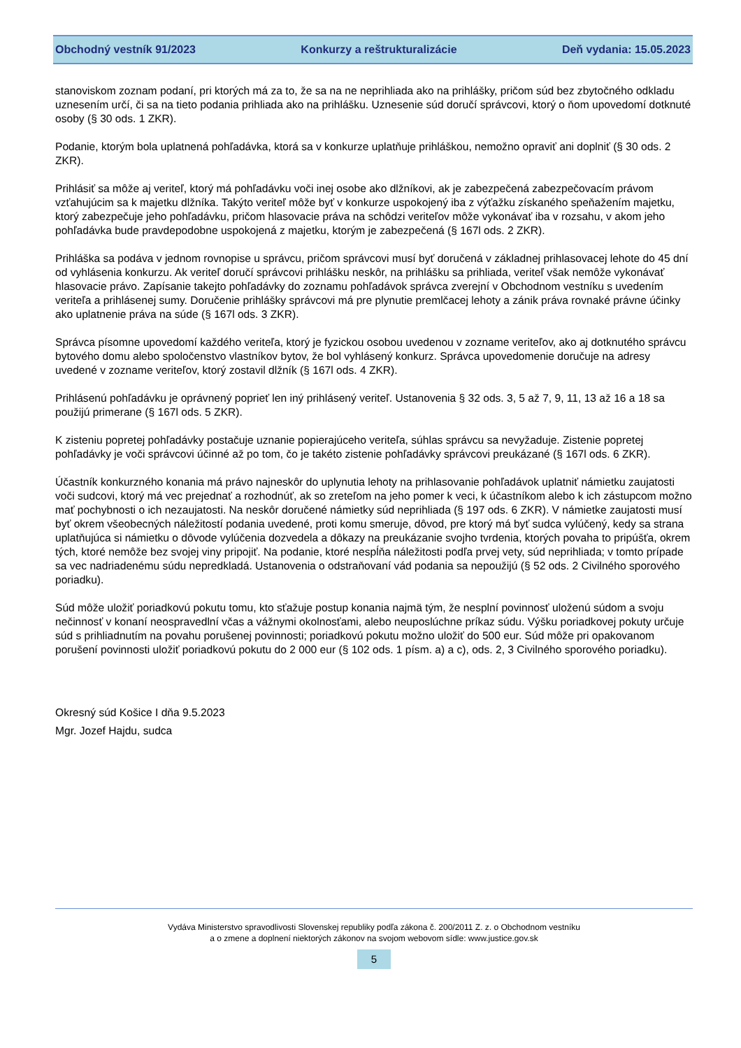Obchodný vestník 91/2023 Konkurzy a reštrukturalizácie Deň vydania: 15.05.2023
stanoviskom zoznam podaní, pri ktorých má za to, že sa na ne neprihliada ako na prihlášky, pričom súd bez zbytočného odkladu uznesením určí, či sa na tieto podania prihliada ako na prihlášku. Uznesenie súd doručí správcovi, ktorý o ňom upovedomí dotknuté osoby (§ 30 ods. 1 ZKR).
Podanie, ktorým bola uplatnená pohľadávka, ktorá sa v konkurze uplatňuje prihláškou, nemožno opraviť ani doplniť (§ 30 ods. 2 ZKR).
Prihlásiť sa môže aj veriteľ, ktorý má pohľadávku voči inej osobe ako dlžníkovi, ak je zabezpečená zabezpečovacím právom vzťahujúcim sa k majetku dlžníka. Takýto veriteľ môže byť v konkurze uspokojený iba z výťažku získaného speňažením majetku, ktorý zabezpečuje jeho pohľadávku, pričom hlasovacie práva na schôdzi veriteľov môže vykonávať iba v rozsahu, v akom jeho pohľadávka bude pravdepodobne uspokojená z majetku, ktorým je zabezpečená (§ 167l ods. 2 ZKR).
Prihláška sa podáva v jednom rovnopise u správcu, pričom správcovi musí byť doručená v základnej prihlasovacej lehote do 45 dní od vyhlásenia konkurzu. Ak veriteľ doručí správcovi prihlášku neskôr, na prihlášku sa prihliada, veriteľ však nemôže vykonávať hlasovacie právo. Zapísanie takejto pohľadávky do zoznamu pohľadávok správca zverejní v Obchodnom vestníku s uvedením veriteľa a prihlásenej sumy. Doručenie prihlášky správcovi má pre plynutie premlčacej lehoty a zánik práva rovnaké právne účinky ako uplatnenie práva na súde (§ 167l ods. 3 ZKR).
Správca písomne upovedomí každého veriteľa, ktorý je fyzickou osobou uvedenou v zozname veriteľov, ako aj dotknutého správcu bytového domu alebo spoločenstvo vlastníkov bytov, že bol vyhlásený konkurz. Správca upovedomenie doručuje na adresy uvedené v zozname veriteľov, ktorý zostavil dlžník (§ 167l ods. 4 ZKR).
Prihlásenú pohľadávku je oprávnený poprieť len iný prihlásený veriteľ. Ustanovenia § 32 ods. 3, 5 až 7, 9, 11, 13 až 16 a 18 sa použijú primerane (§ 167l ods. 5 ZKR).
K zisteniu popretej pohľadávky postačuje uznanie popierajúceho veriteľa, súhlas správcu sa nevyžaduje. Zistenie popretej pohľadávky je voči správcovi účinné až po tom, čo je takéto zistenie pohľadávky správcovi preukázané (§ 167l ods. 6 ZKR).
Účastník konkurzného konania má právo najneskôr do uplynutia lehoty na prihlasovanie pohľadávok uplatniť námietku zaujatosti voči sudcovi, ktorý má vec prejednať a rozhodnúť, ak so zreteľom na jeho pomer k veci, k účastníkom alebo k ich zástupcom možno mať pochybnosti o ich nezaujatosti. Na neskôr doručené námietky súd neprihliada (§ 197 ods. 6 ZKR). V námietke zaujatosti musí byť okrem všeobecných náležitostí podania uvedené, proti komu smeruje, dôvod, pre ktorý má byť sudca vylúčený, kedy sa strana uplatňujúca si námietku o dôvode vylúčenia dozvedela a dôkazy na preukázanie svojho tvrdenia, ktorých povaha to pripúšťa, okrem tých, ktoré nemôže bez svojej viny pripojiť. Na podanie, ktoré nespĺňa náležitosti podľa prvej vety, súd neprihliada; v tomto prípade sa vec nadriadenému súdu nepredkladá. Ustanovenia o odstraňovaní vád podania sa nepoužijú (§ 52 ods. 2 Civilného sporového poriadku).
Súd môže uložiť poriadkovú pokutu tomu, kto sťažuje postup konania najmä tým, že nesplní povinnosť uloženú súdom a svoju nečinnosť v konaní neospravedlní včas a vážnymi okolnosťami, alebo neuposlúchne príkaz súdu. Výšku poriadkovej pokuty určuje súd s prihliadnutím na povahu porušenej povinnosti; poriadkovú pokutu možno uložiť do 500 eur. Súd môže pri opakovanom porušení povinnosti uložiť poriadkovú pokutu do 2 000 eur (§ 102 ods. 1 písm. a) a c), ods. 2, 3 Civilného sporového poriadku).
Okresný súd Košice I dňa 9.5.2023
Mgr. Jozef Hajdu, sudca
Vydáva Ministerstvo spravodlivosti Slovenskej republiky podľa zákona č. 200/2011 Z. z. o Obchodnom vestníku
a o zmene a doplnení niektorých zákonov na svojom webovom sídle: www.justice.gov.sk
5